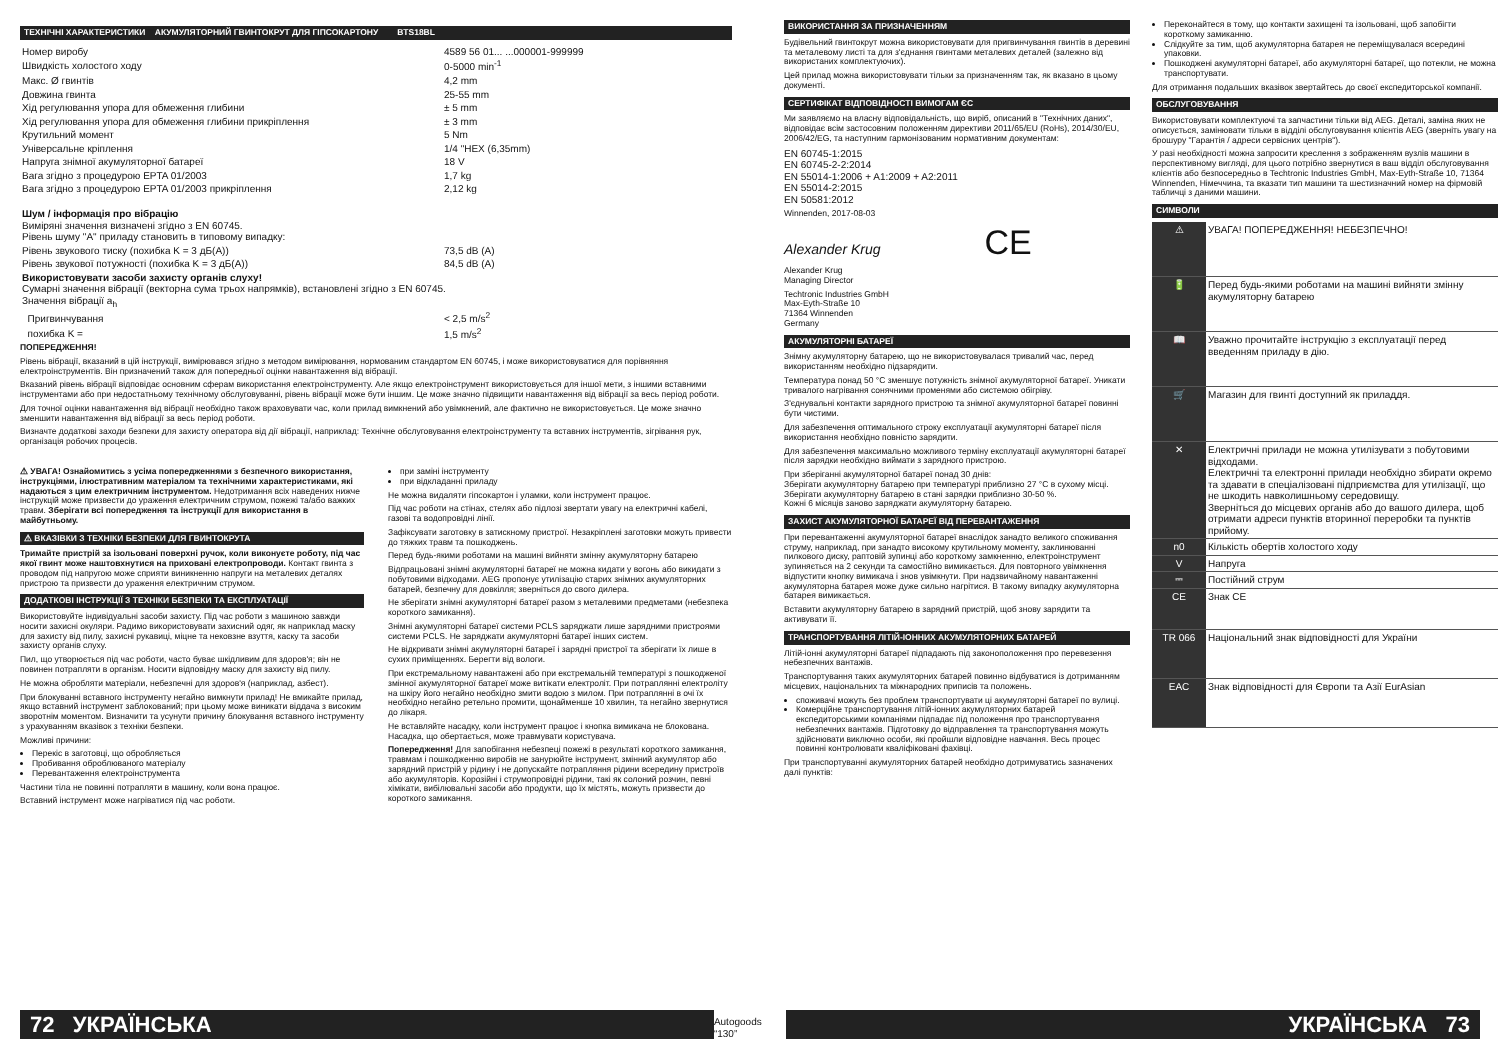ТЕХНІЧНІ ХАРАКТЕРИСТИКИ АКУМУЛЯТОРНИЙ ГВИНТОКРУТ ДЛЯ ГІПСОКАРТОНУ BTS18BL
| Номер виробу | 4589 56 01... ...000001-999999 |
| Швидкість холостого ходу | 0-5000 min<sup>-1</sup> |
| Макс. Ø гвинтів | 4,2 mm |
| Довжина гвинта | 25-55 mm |
| Хід регулювання упора для обмеження глибини | ± 5 mm |
| Хід регулювання упора для обмеження глибини прикріплення | ± 3 mm |
| Крутильний момент | 5 Nm |
| Універсальне кріплення | 1/4 "HEX (6,35mm) |
| Напруга знімної акумуляторної батареї | 18 V |
| Вага згідно з процедурою EPTA 01/2003 | 1,7 kg |
| Вага згідно з процедурою EPTA 01/2003 прикріплення | 2,12 kg |
| Шум / інформація про вібрацію Виміряні значення визначені згідно з EN 60745. Рівень шуму "А" приладу становить в типовому випадку: | |
| Рівень звукового тиску (похибка K = 3 дБ(A)) | 73,5 dB (A) |
| Рівень звукової потужності (похибка K = 3 дБ(A)) | 84,5 dB (A) |
| Використовувати засоби захисту органів слуху! Сумарні значення вібрації (векторна сума трьох напрямків), встановлені згідно з EN 60745. Значення вібрації a<sub>h</sub> | |
| Пригвинчування | < 2,5 m/s<sup>2</sup> |
| похибка K = | 1,5 m/s<sup>2</sup> |
ПОПЕРЕДЖЕННЯ!
Рівень вібрації, вказаний в цій інструкції, вимірювався згідно з методом вимірювання, нормованим стандартом EN 60745, і може використовуватися для порівняння електроінструментів. Він призначений також для попередньої оцінки навантаження від вібрації.
Вказаний рівень вібрації відповідає основним сферам використання електроінструменту. Але якщо електроінструмент використовується для іншої мети, з іншими вставними інструментами або при недостатньому технічному обслуговуванні, рівень вібрації може бути іншим. Це може значно підвищити навантаження від вібрації за весь період роботи.
Для точної оцінки навантаження від вібрації необхідно також враховувати час, коли прилад вимкнений або увімкнений, але фактично не використовується. Це може значно зменшити навантаження від вібрації за весь період роботи.
Визначте додаткові заходи безпеки для захисту оператора від дії вібрації, наприклад: Технічне обслуговування електроінструменту та вставних інструментів, зігрівання рук, організація робочих процесів.
⚠ УВАГА! Ознайомитись з усіма попередженнями з безпечного використання, інструкціями, ілюстративним матеріалом та технічними характеристиками, які надаються з цим електричним інструментом. Недотримання всіх наведених нижче інструкцій може призвести до ураження електричним струмом, пожежі та/або важких травм. Зберігати всі попередження та інструкції для використання в майбутньому.
⚠ ВКАЗІВКИ З ТЕХНІКИ БЕЗПЕКИ ДЛЯ ГВИНТОКРУТА
Тримайте пристрій за ізольовані поверхні ручок, коли виконуєте роботу, під час якої гвинт може наштовхнутися на приховані електропроводи. Контакт гвинта з проводом під напругою може сприяти виникненню напруги на металевих деталях пристрою та призвести до ураження електричним струмом.
ДОДАТКОВІ ІНСТРУКЦІЇ З ТЕХНІКИ БЕЗПЕКИ ТА ЕКСПЛУАТАЦІЇ
Використовуйте індивідуальні засоби захисту. Під час роботи з машиною завжди носити захисні окуляри. Радимо використовувати захисний одяг, як наприклад маску для захисту від пилу, захисні рукавиці, міцне та нековзне взуття, каску та засоби захисту органів слуху.
Пил, що утворюється під час роботи, часто буває шкідливим для здоров'я; він не повинен потрапляти в організм. Носити відповідну маску для захисту від пилу.
Не можна обробляти матеріали, небезпечні для здоров'я (наприклад, азбест).
При блокуванні вставного інструменту негайно вимкнути прилад! Не вмикайте прилад, якщо вставний інструмент заблокований; при цьому може виникати віддача з високим зворотнім моментом. Визначити та усунути причину блокування вставного інструменту з урахуванням вказівок з техніки безпеки.
Можливі причини:
Перекіс в заготовці, що обробляється
Пробивання оброблюваного матеріалу
Перевантаження електроінструмента
Частини тіла не повинні потрапляти в машину, коли вона працює.
Вставний інструмент може нагріватися під час роботи.
при заміні інструменту
при відкладанні приладу
Не можна видаляти гіпсокартон і уламки, коли інструмент працює.
Під час роботи на стінах, стелях або підлозі звертати увагу на електричні кабелі, газові та водопровідні лінії.
Зафіксувати заготовку в затискному пристрої. Незакріплені заготовки можуть привести до тяжких травм та пошкоджень.
Перед будь-якими роботами на машині вийняти змінну акумуляторну батарею
Відпрацьовані знімні акумуляторні батареї не можна кидати у вогонь або викидати з побутовими відходами. AEG пропонує утилізацію старих знімних акумуляторних батарей, безпечну для довкілля; зверніться до свого дилера.
Не зберігати знімні акумуляторні батареї разом з металевими предметами (небезпека короткого замикання).
Знімні акумуляторні батареї системи PCLS заряджати лише зарядними пристроями системи PCLS. Не заряджати акумуляторні батареї інших систем.
Не відкривати знімні акумуляторні батареї і зарядні пристрої та зберігати їх лише в сухих приміщеннях. Берегти від вологи.
При екстремальному навантажені або при екстремальній температурі з пошкодженої змінної акумуляторної батареї може витікати електроліт. При потраплянні електроліту на шкіру його негайно необхідно змити водою з милом. При потраплянні в очі їх необхідно негайно ретельно промити, щонайменше 10 хвилин, та негайно звернутися до лікаря.
Не вставляйте насадку, коли інструмент працює і кнопка вимикача не блокована. Насадка, що обертається, може травмувати користувача.
Попередження! Для запобігання небезпеці пожежі в результаті короткого замикання, травмам і пошкодженню виробів не занурюйте інструмент, змінний акумулятор або зарядний пристрій у рідину і не допускайте потрапляння рідини всередину пристроїв або акумуляторів. Корозійні і струмопровідні рідини, такі як солоний розчин, певні хімікати, вибілювальні засоби або продукти, що їх містять, можуть призвести до короткого замикання.
ВИКОРИСТАННЯ ЗА ПРИЗНАЧЕННЯМ
Будівельний гвинтокрут можна використовувати для пригвинчування гвинтів в деревині та металевому листі та для з'єднання гвинтами металевих деталей (залежно від використаних комплектуючих).
Цей прилад можна використовувати тільки за призначенням так, як вказано в цьому документі.
СЕРТИФІКАТ ВІДПОВІДНОСТІ ВИМОГАМ ЄС
Ми заявляємо на власну відповідальність, що виріб, описаний в "Технічних даних", відповідає всім застосовним положенням директиви 2011/65/EU (RoHs), 2014/30/EU, 2006/42/EG, та наступним гармонізованим нормативним документам:
EN 60745-1:2015
EN 60745-2-2:2014
EN 55014-1:2006 + A1:2009 + A2:2011
EN 55014-2:2015
EN 50581:2012
Winnenden, 2017-08-03
Alexander Krug CE
Alexander Krug
Managing Director
Techtronic Industries GmbH
Max-Eyth-Straße 10
71364 Winnenden
Germany
АКУМУЛЯТОРНІ БАТАРЕЇ
Знімну акумуляторну батарею, що не використовувалася тривалий час, перед використанням необхідно підзарядити.
Температура понад 50 °C зменшує потужність знімної акумуляторної батареї. Уникати тривалого нагрівання сонячними променями або системою обігріву.
З'єднувальні контакти зарядного пристрою та знімної акумуляторної батареї повинні бути чистими.
Для забезпечення оптимального строку експлуатації акумуляторні батареї після використання необхідно повністю зарядити.
Для забезпечення максимально можливого терміну експлуатації акумуляторні батареї після зарядки необхідно виймати з зарядного пристрою.
При зберіганні акумуляторної батареї понад 30 днів:
Зберігати акумуляторну батарею при температурі приблизно 27 °C в сухому місці.
Зберігати акумуляторну батарею в стані зарядки приблизно 30-50 %.
Кожні 6 місяців заново заряджати акумуляторну батарею.
ЗАХИСТ АКУМУЛЯТОРНОЇ БАТАРЕЇ ВІД ПЕРЕВАНТАЖЕННЯ
При перевантаженні акумуляторної батареї внаслідок занадто великого споживання струму, наприклад, при занадто високому крутильному моменту, заклинюванні пилкового диску, раптовій зупинці або короткому замкненню, електроінструмент зупиняється на 2 секунди та самостійно вимикається. Для повторного увімкнення відпустити кнопку вимикача і знов увімкнути. При надзвичайному навантаженні акумуляторна батарея може дуже сильно нагрітися. В такому випадку акумуляторна батарея вимикається.
Вставити акумуляторну батарею в зарядний пристрій, щоб знову зарядити та активувати її.
ТРАНСПОРТУВАННЯ ЛІТІЙ-ІОННИХ АКУМУЛЯТОРНИХ БАТАРЕЙ
Літій-іонні акумуляторні батареї підпадають під законоположення про перевезення небезпечних вантажів.
Транспортування таких акумуляторних батарей повинно відбуватися із дотриманням місцевих, національних та міжнародних приписів та положень.
споживачі можуть без проблем транспортувати ці акумуляторні батареї по вулиці.
Комерційне транспортування літій-іонних акумуляторних батарей експедиторськими компаніями підпадає під положення про транспортування небезпечних вантажів. Підготовку до відправлення та транспортування можуть здійснювати виключно особи, які пройшли відповідне навчання. Весь процес повинні контролювати кваліфіковані фахівці.
При транспортуванні акумуляторних батарей необхідно дотримуватись зазначених далі пунктів:
Переконайтеся в тому, що контакти захищені та ізольовані, щоб запобігти короткому замиканню.
Слідкуйте за тим, щоб акумуляторна батарея не переміщувалася всередині упаковки.
Пошкоджені акумуляторні батареї, або акумуляторні батареї, що потекли, не можна транспортувати.
Для отримання подальших вказівок звертайтесь до своєї експедиторської компанії.
ОБСЛУГОВУВАННЯ
Використовувати комплектуючі та запчастини тільки від AEG. Деталі, заміна яких не описується, замінювати тільки в відділі обслуговування клієнтів AEG (зверніть увагу на брошуру "Гарантія / адреси сервісних центрів").
У разі необхідності можна запросити креслення з зображенням вузлів машини в перспективному вигляді, для цього потрібно звернутися в ваш відділ обслуговування клієнтів або безпосередньо в Techtronic Industries GmbH, Max-Eyth-Straße 10, 71364 Winnenden, Німеччина, та вказати тип машини та шестизначний номер на фірмовій табличці з даними машини.
СИМВОЛИ
| ⚠ | УВАГА! ПОПЕРЕДЖЕННЯ! НЕБЕЗПЕЧНО! |
| 🔋 | Перед будь-якими роботами на машині вийняти змінну акумуляторну батарею |
| 📖 | Уважно прочитайте інструкцію з експлуатації перед введенням приладу в дію. |
| 🛒 | Магазин для гвинті доступний як приладдя. |
| ✕ | Електричні прилади не можна утилізувати з побутовими відходами. Електричні та електронні прилади необхідно збирати окремо та здавати в спеціалізовані підприємства для утилізації, що не шкодить навколишньому середовищу. Зверніться до місцевих органів або до вашого дилера, щоб отримати адреси пунктів вторинної переробки та пунктів прийому. |
| n0 | Кількість обертів холостого ходу |
| V | Напруга |
| ⎓ | Постійний струм |
| CE | Знак CE |
| TR 066 | Національний знак відповідності для України |
| EAC | Знак відповідності для Європи та Азії EurAsian |
72 УКРАЇНСЬКА
Autogoods “130”
УКРАЇНСЬКА 73